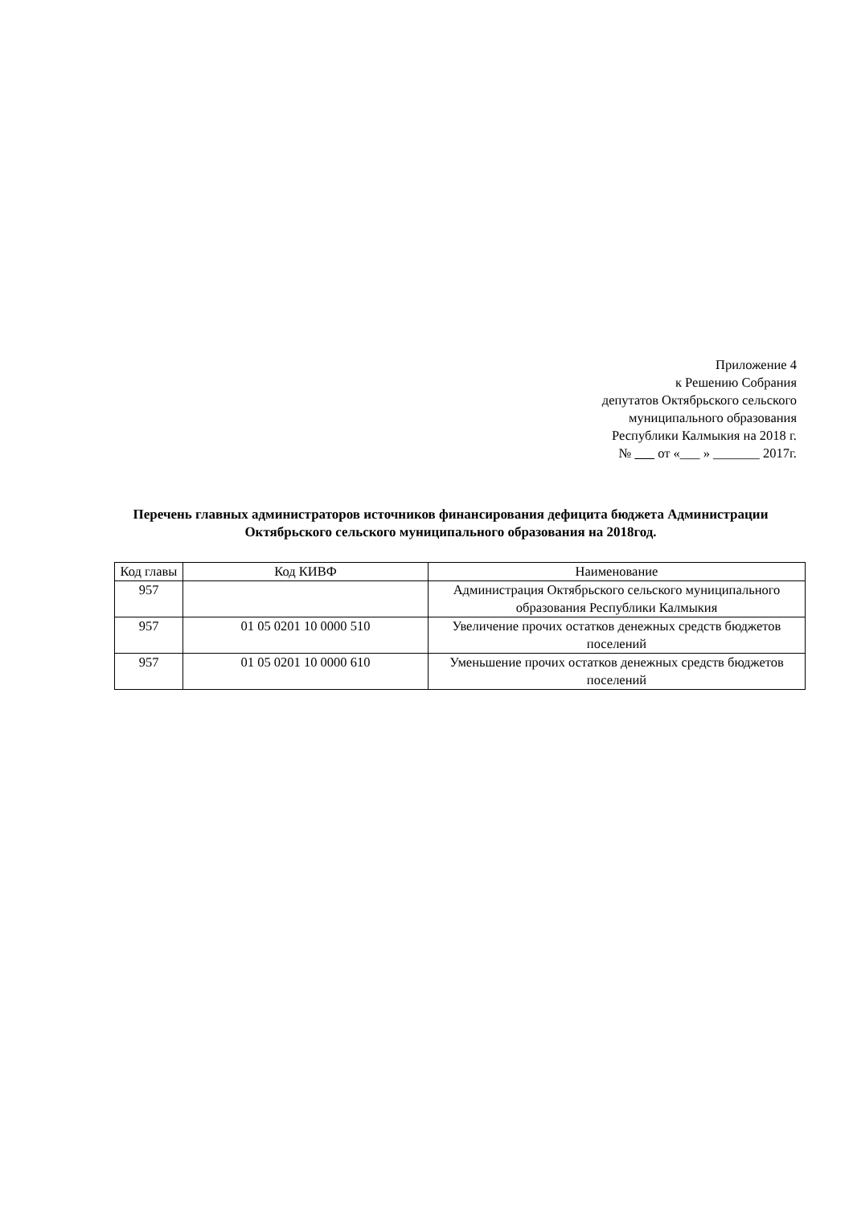Приложение 4
к Решению Собрания
депутатов Октябрьского сельского
муниципального образования
Республики Калмыкия на 2018 г.
№ от «___ » _______ 2017г.
Перечень главных администраторов источников финансирования дефицита бюджета Администрации Октябрьского сельского муниципального образования на 2018год.
| Код главы | Код КИВФ | Наименование |
| --- | --- | --- |
| 957 | | Администрация Октябрьского сельского муниципального образования Республики Калмыкия |
| 957 | 01 05 0201 10 0000 510 | Увеличение прочих остатков денежных средств бюджетов поселений |
| 957 | 01 05 0201 10 0000 610 | Уменьшение прочих остатков денежных средств бюджетов поселений |